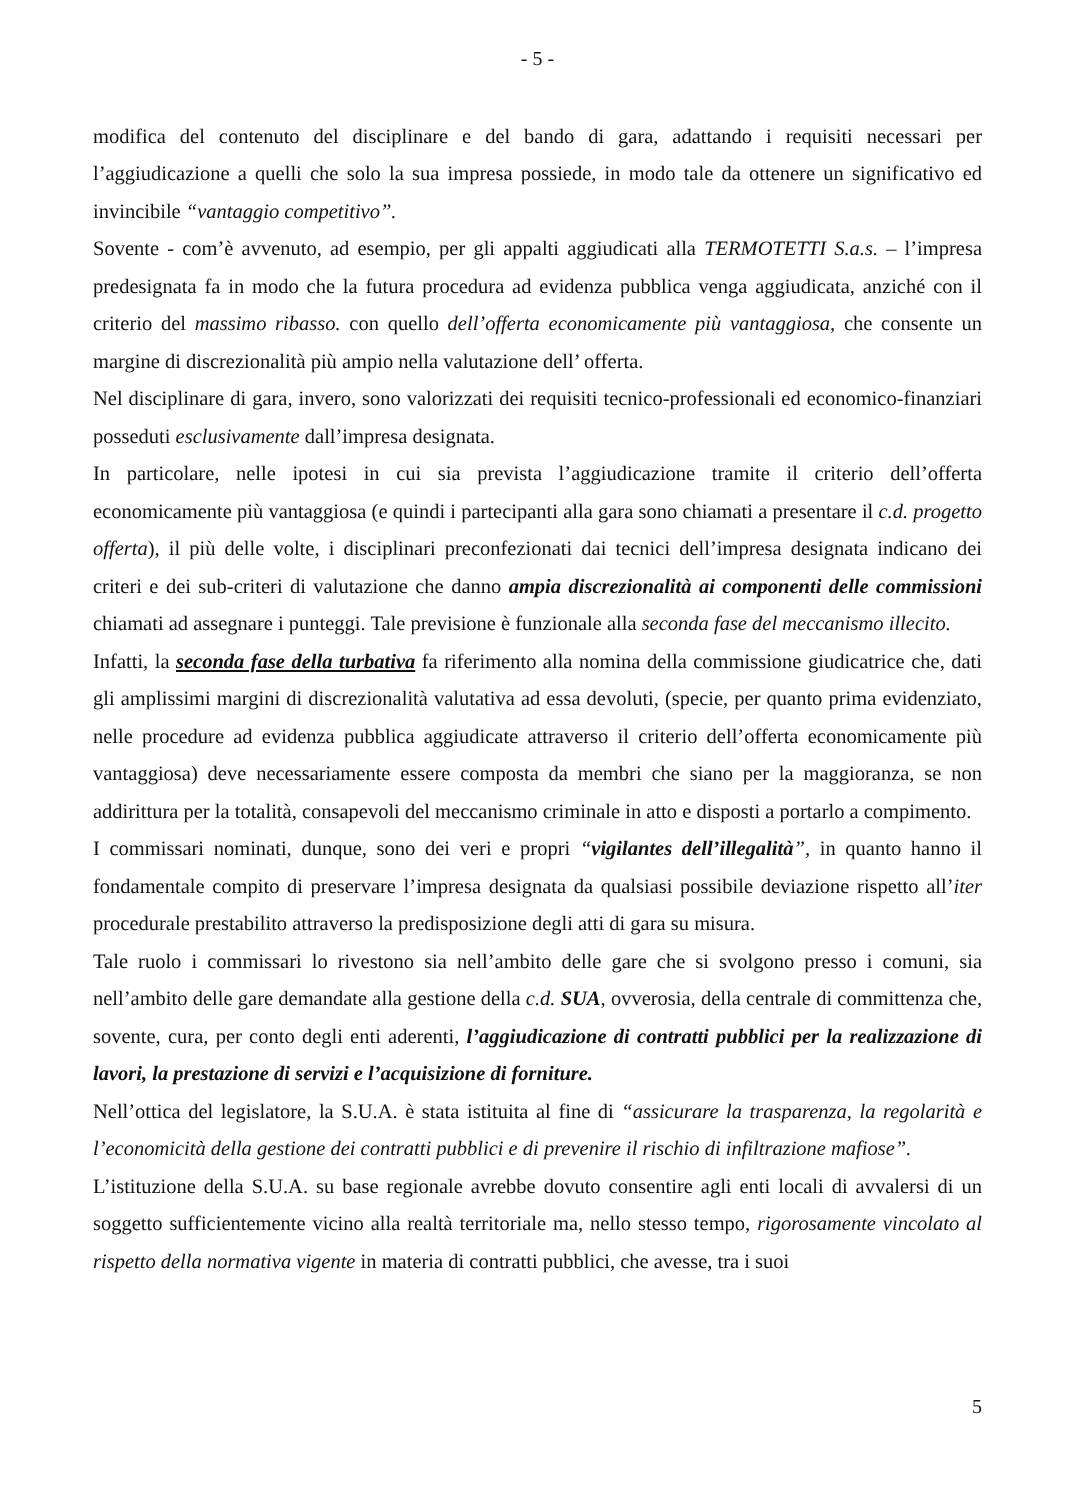- 5 -
modifica del contenuto del disciplinare e del bando di gara, adattando i requisiti necessari per l’aggiudicazione a quelli che solo la sua impresa possiede, in modo tale da ottenere un significativo ed invincibile “vantaggio competitivo”.
Sovente - com’è avvenuto, ad esempio, per gli appalti aggiudicati alla TERMOTETTI S.a.s. – l’impresa predesignata fa in modo che la futura procedura ad evidenza pubblica venga aggiudicata, anziché con il criterio del massimo ribasso. con quello dell’offerta economicamente più vantaggiosa, che consente un margine di discrezionalità più ampio nella valutazione dell’ offerta.
Nel disciplinare di gara, invero, sono valorizzati dei requisiti tecnico-professionali ed economico-finanziari posseduti esclusivamente dall’impresa designata.
In particolare, nelle ipotesi in cui sia prevista l’aggiudicazione tramite il criterio dell’offerta economicamente più vantaggiosa (e quindi i partecipanti alla gara sono chiamati a presentare il c.d. progetto offerta), il più delle volte, i disciplinari preconfezionati dai tecnici dell’impresa designata indicano dei criteri e dei sub-criteri di valutazione che danno ampia discrezionalità ai componenti delle commissioni chiamati ad assegnare i punteggi. Tale previsione è funzionale alla seconda fase del meccanismo illecito.
Infatti, la seconda fase della turbativa fa riferimento alla nomina della commissione giudicatrice che, dati gli amplissimi margini di discrezionalità valutativa ad essa devoluti, (specie, per quanto prima evidenziato, nelle procedure ad evidenza pubblica aggiudicate attraverso il criterio dell’offerta economicamente più vantaggiosa) deve necessariamente essere composta da membri che siano per la maggioranza, se non addirittura per la totalità, consapevoli del meccanismo criminale in atto e disposti a portarlo a compimento.
I commissari nominati, dunque, sono dei veri e propri “vigilantes dell’illegalità”, in quanto hanno il fondamentale compito di preservare l’impresa designata da qualsiasi possibile deviazione rispetto all’iter procedurale prestabilito attraverso la predisposizione degli atti di gara su misura.
Tale ruolo i commissari lo rivestono sia nell’ambito delle gare che si svolgono presso i comuni, sia nell’ambito delle gare demandate alla gestione della c.d. SUA, ovverosia, della centrale di committenza che, sovente, cura, per conto degli enti aderenti, l’aggiudicazione di contratti pubblici per la realizzazione di lavori, la prestazione di servizi e l’acquisizione di forniture.
Nell’ottica del legislatore, la S.U.A. è stata istituita al fine di “assicurare la trasparenza, la regolarità e l’economicità della gestione dei contratti pubblici e di prevenire il rischio di infiltrazione mafiose”.
L’istituzione della S.U.A. su base regionale avrebbe dovuto consentire agli enti locali di avvalersi di un soggetto sufficientemente vicino alla realtà territoriale ma, nello stesso tempo, rigorosamente vincolato al rispetto della normativa vigente in materia di contratti pubblici, che avesse, tra i suoi
5